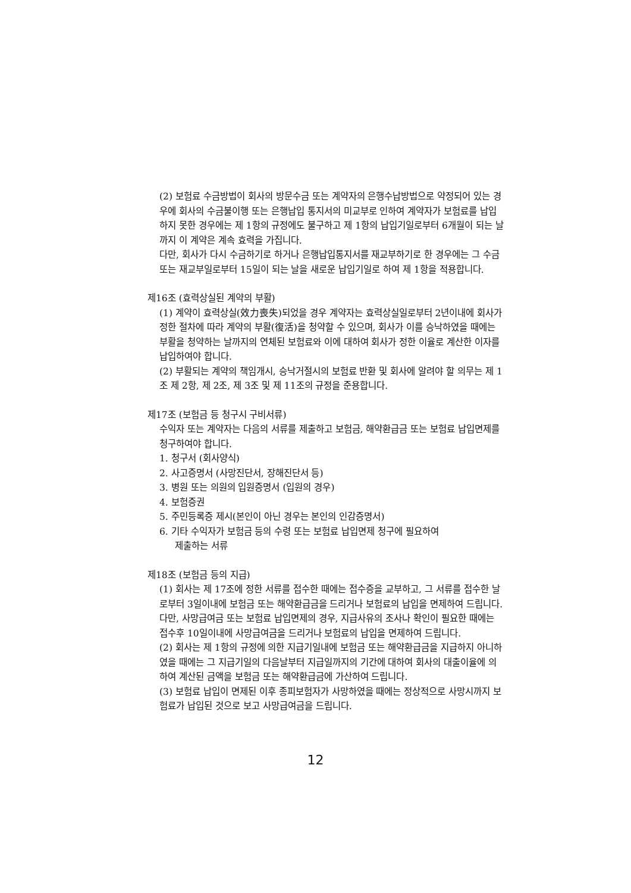(2) 보험료 수금방법이 회사의 방문수금 또는 계약자의 은행수납방법으로 약정되어 있는 경우에 회사의 수금불이행 또는 은행납입 통지서의 미교부로 인하여 계약자가 보험료를 납입하지 못한 경우에는 제 1항의 규정에도 불구하고 제 1항의 납입기일로부터 6개월이 되는 날까지 이 계약은 계속 효력을 가집니다.
다만, 회사가 다시 수금하기로 하거나 은행납입통지서를 재교부하기로 한 경우에는 그 수금 또는 재교부일로부터 15일이 되는 날을 새로운 납입기일로 하여 제 1항을 적용합니다.
제16조 (효력상실된 계약의 부활)
(1) 계약이 효력상실(效力喪失)되었을 경우 계약자는 효력상실일로부터 2년이내에 회사가 정한 절차에 따라 계약의 부활(復活)을 청약할 수 있으며, 회사가 이를 승낙하였을 때에는 부활을 청약하는 날까지의 연체된 보험료와 이에 대하여 회사가 정한 이율로 계산한 이자를 납입하여야 합니다.
(2) 부활되는 계약의 책임개시, 승낙거절시의 보험료 반환 및 회사에 알려야 할 의무는 제 1조 제 2항, 제 2조, 제 3조 및 제 11조의 규정을 준용합니다.
제17조 (보험금 등 청구시 구비서류)
수익자 또는 계약자는 다음의 서류를 제출하고 보험금, 해약환급금 또는 보험료 납입면제를 청구하여야 합니다.
1. 청구서 (회사양식)
2. 사고증명서 (사망진단서, 장해진단서 등)
3. 병원 또는 의원의 입원증명서 (입원의 경우)
4. 보험증권
5. 주민등록증 제시(본인이 아닌 경우는 본인의 인감증명서)
6. 기타 수익자가 보험금 등의 수령 또는 보험료 납입면제 청구에 필요하여
제출하는 서류
제18조 (보험금 등의 지급)
(1) 회사는 제 17조에 정한 서류를 접수한 때에는 접수증을 교부하고, 그 서류를 접수한 날로부터 3일이내에 보험금 또는 해약환급금을 드리거나 보험료의 납입을 면제하여 드립니다.
다만, 사망급여금 또는 보험료 납입면제의 경우, 지급사유의 조사나 확인이 필요한 때에는 접수후 10일이내에 사망급여금을 드리거나 보험료의 납입을 면제하여 드립니다.
(2) 회사는 제 1항의 규정에 의한 지급기일내에 보험금 또는 해약환급금을 지급하지 아니하였을 때에는 그 지급기일의 다음날부터 지급일까지의 기간에 대하여 회사의 대출이율에 의하여 계산된 금액을 보험금 또는 해약환급금에 가산하여 드립니다.
(3) 보험료 납입이 면제된 이후 종피보험자가 사망하였을 때에는 정상적으로 사망시까지 보험료가 납입된 것으로 보고 사망급여금을 드립니다.
12